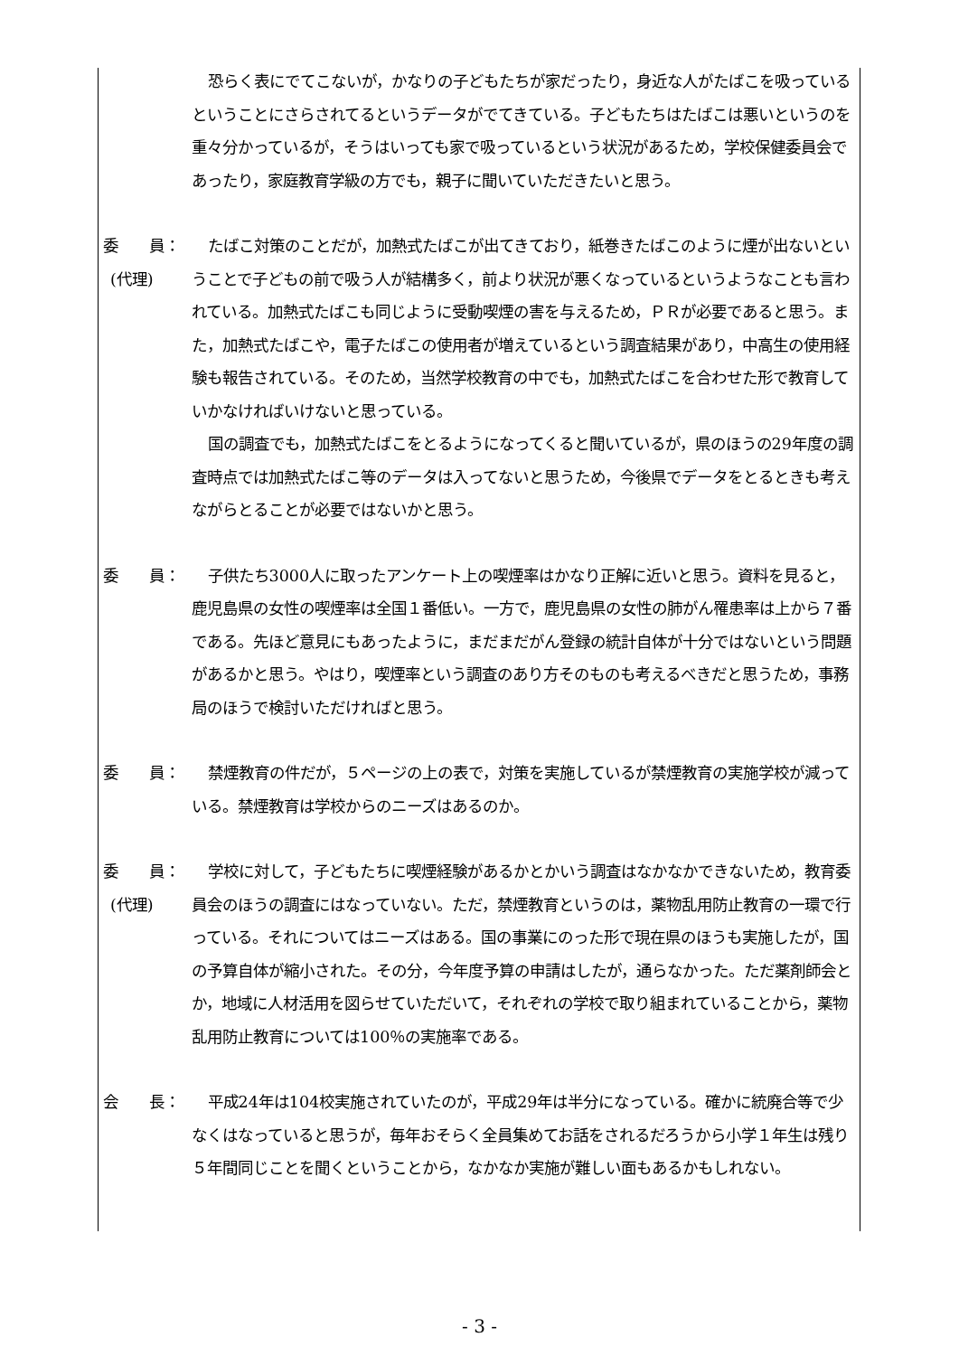恐らく表にでてこないが，かなりの子どもたちが家だったり，身近な人がたばこを吸っているということにさらされてるというデータがでてきている。子どもたちはたばこは悪いというのを重々分かっているが，そうはいっても家で吸っているという状況があるため，学校保健委員会であったり，家庭教育学級の方でも，親子に聞いていただきたいと思う。
委　　員：
(代理)
たばこ対策のことだが，加熱式たばこが出てきており，紙巻きたばこのように煙が出ないということで子どもの前で吸う人が結構多く，前より状況が悪くなっているというようなことも言われている。加熱式たばこも同じように受動喫煙の害を与えるため，ＰＲが必要であると思う。また，加熱式たばこや，電子たばこの使用者が増えているという調査結果があり，中高生の使用経験も報告されている。そのため，当然学校教育の中でも，加熱式たばこを合わせた形で教育していかなければいけないと思っている。
国の調査でも，加熱式たばこをとるようになってくると聞いているが，県のほうの29年度の調査時点では加熱式たばこ等のデータは入ってないと思うため，今後県でデータをとるときも考えながらとることが必要ではないかと思う。
委　　員： 子供たち3000人に取ったアンケート上の喫煙率はかなり正解に近いと思う。資料を見ると，鹿児島県の女性の喫煙率は全国１番低い。一方で，鹿児島県の女性の肺がん罹患率は上から７番である。先ほど意見にもあったように，まだまだがん登録の統計自体が十分ではないという問題があるかと思う。やはり，喫煙率という調査のあり方そのものも考えるべきだと思うため，事務局のほうで検討いただければと思う。
委　　員： 禁煙教育の件だが，５ページの上の表で，対策を実施しているが禁煙教育の実施学校が減っている。禁煙教育は学校からのニーズはあるのか。
委　　員：
(代理)
学校に対して，子どもたちに喫煙経験があるかとかいう調査はなかなかできないため，教育委員会のほうの調査にはなっていない。ただ，禁煙教育というのは，薬物乱用防止教育の一環で行っている。それについてはニーズはある。国の事業にのった形で現在県のほうも実施したが，国の予算自体が縮小された。その分，今年度予算の申請はしたが，通らなかった。ただ薬剤師会とか，地域に人材活用を図らせていただいて，それぞれの学校で取り組まれていることから，薬物乱用防止教育については100％の実施率である。
会　　長： 平成24年は104校実施されていたのが，平成29年は半分になっている。確かに統廃合等で少なくはなっていると思うが，毎年おそらく全員集めてお話をされるだろうから小学１年生は残り５年間同じことを聞くということから，なかなか実施が難しい面もあるかもしれない。
- 3 -